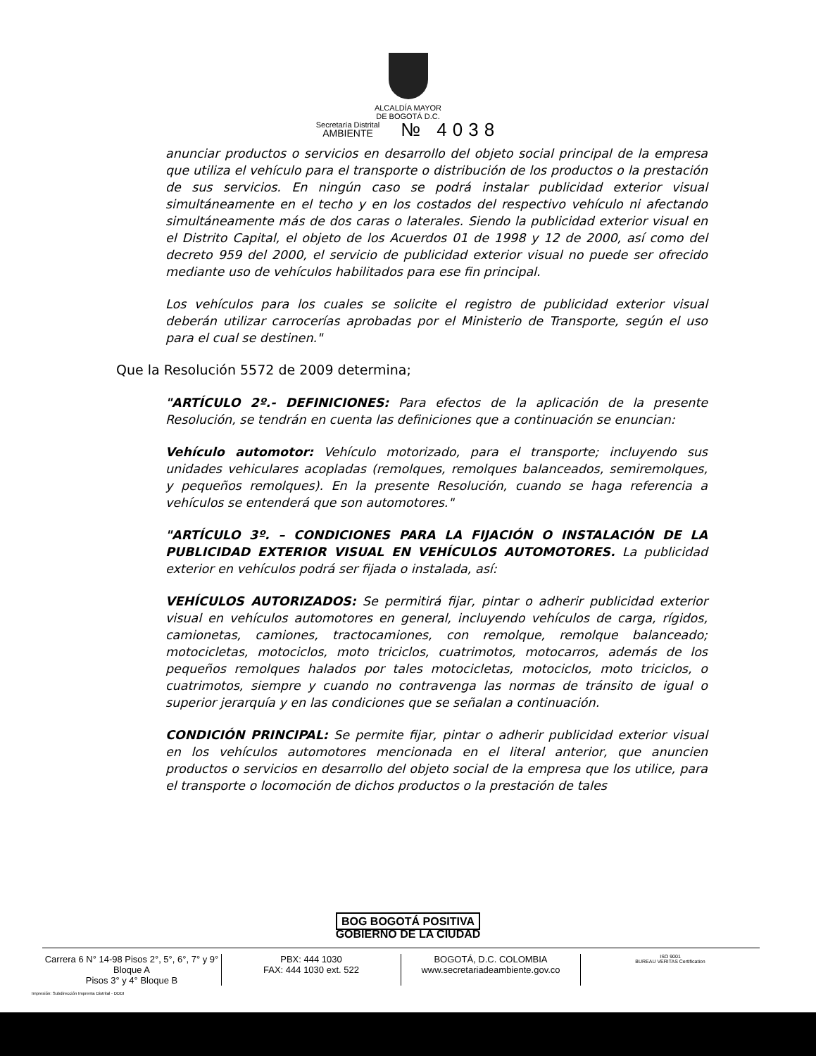ALCALDÍA MAYOR
DE BOGOTÁ D.C.
Secretaría Distrital
AMBIENTE № 4038
anunciar productos o servicios en desarrollo del objeto social principal de la empresa que utiliza el vehículo para el transporte o distribución de los productos o la prestación de sus servicios. En ningún caso se podrá instalar publicidad exterior visual simultáneamente en el techo y en los costados del respectivo vehículo ni afectando simultáneamente más de dos caras o laterales. Siendo la publicidad exterior visual en el Distrito Capital, el objeto de los Acuerdos 01 de 1998 y 12 de 2000, así como del decreto 959 del 2000, el servicio de publicidad exterior visual no puede ser ofrecido mediante uso de vehículos habilitados para ese fin principal.
Los vehículos para los cuales se solicite el registro de publicidad exterior visual deberán utilizar carrocerías aprobadas por el Ministerio de Transporte, según el uso para el cual se destinen."
Que la Resolución 5572 de 2009 determina;
"ARTÍCULO 2º.- DEFINICIONES: Para efectos de la aplicación de la presente Resolución, se tendrán en cuenta las definiciones que a continuación se enuncian:
Vehículo automotor: Vehículo motorizado, para el transporte; incluyendo sus unidades vehiculares acopladas (remolques, remolques balanceados, semiremolques, y pequeños remolques). En la presente Resolución, cuando se haga referencia a vehículos se entenderá que son automotores."
"ARTÍCULO 3º. – CONDICIONES PARA LA FIJACIÓN O INSTALACIÓN DE LA PUBLICIDAD EXTERIOR VISUAL EN VEHÍCULOS AUTOMOTORES. La publicidad exterior en vehículos podrá ser fijada o instalada, así:
VEHÍCULOS AUTORIZADOS: Se permitirá fijar, pintar o adherir publicidad exterior visual en vehículos automotores en general, incluyendo vehículos de carga, rígidos, camionetas, camiones, tractocamiones, con remolque, remolque balanceado; motocicletas, motociclos, moto triciclos, cuatrimotos, motocarros, además de los pequeños remolques halados por tales motocicletas, motociclos, moto triciclos, o cuatrimotos, siempre y cuando no contravenga las normas de tránsito de igual o superior jerarquía y en las condiciones que se señalan a continuación.
CONDICIÓN PRINCIPAL: Se permite fijar, pintar o adherir publicidad exterior visual en los vehículos automotores mencionada en el literal anterior, que anuncien productos o servicios en desarrollo del objeto social de la empresa que los utilice, para el transporte o locomoción de dichos productos o la prestación de tales
BOG BOGOTÁ POSITIVA
GOBIERNO DE LA CIUDAD
Carrera 6 N° 14-98 Pisos 2°, 5°, 6°, 7° y 9° Bloque A
Pisos 3° y 4° Bloque B
PBX: 444 1030
FAX: 444 1030 ext. 522
BOGOTÁ, D.C. COLOMBIA
www.secretariadeambiente.gov.co
ISO 9001
BUREAU VERITAS Certification
Impresión: Subdirección Imprenta Distrital - DDDI